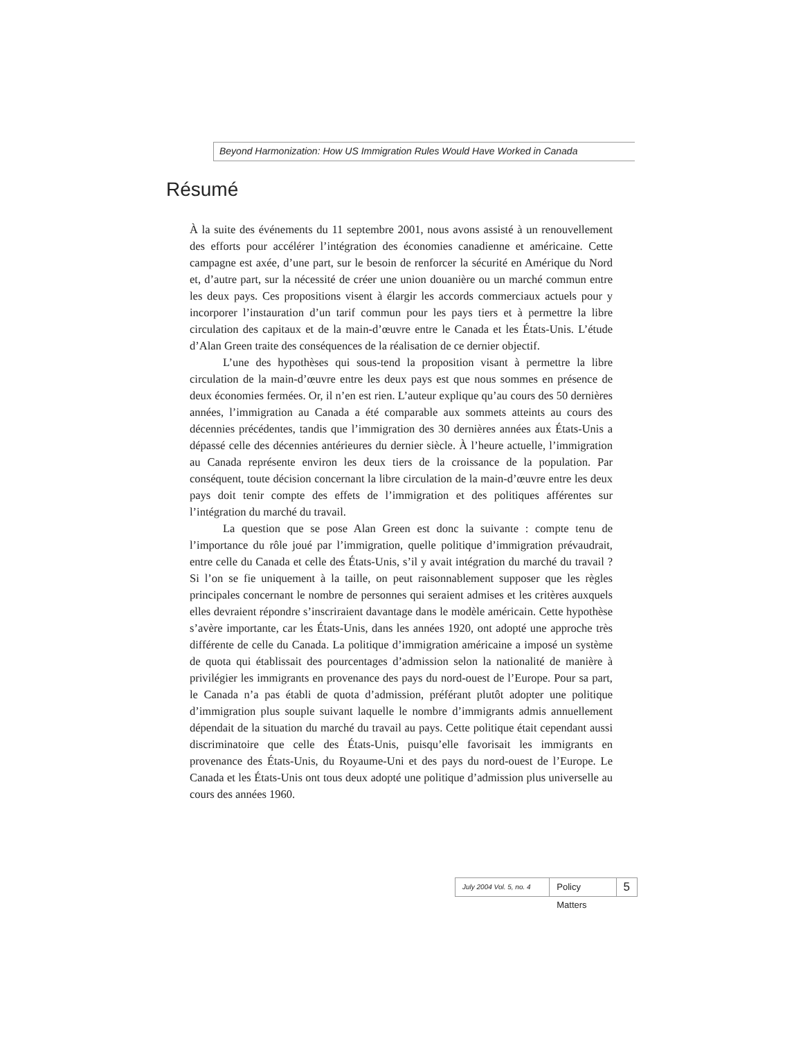Beyond Harmonization: How US Immigration Rules Would Have Worked in Canada
Résumé
À la suite des événements du 11 septembre 2001, nous avons assisté à un renouvellement des efforts pour accélérer l’intégration des économies canadienne et américaine. Cette campagne est axée, d’une part, sur le besoin de renforcer la sécurité en Amérique du Nord et, d’autre part, sur la nécessité de créer une union douanière ou un marché commun entre les deux pays. Ces propositions visent à élargir les accords commerciaux actuels pour y incorporer l’instauration d’un tarif commun pour les pays tiers et à permettre la libre circulation des capitaux et de la main-d’œuvre entre le Canada et les États-Unis. L’étude d’Alan Green traite des conséquences de la réalisation de ce dernier objectif.
L’une des hypothèses qui sous-tend la proposition visant à permettre la libre circulation de la main-d’œuvre entre les deux pays est que nous sommes en présence de deux économies fermées. Or, il n’en est rien. L’auteur explique qu’au cours des 50 dernières années, l’immigration au Canada a été comparable aux sommets atteints au cours des décennies précédentes, tandis que l’immigration des 30 dernières années aux États-Unis a dépassé celle des décennies antérieures du dernier siècle. À l’heure actuelle, l’immigration au Canada représente environ les deux tiers de la croissance de la population. Par conséquent, toute décision concernant la libre circulation de la main-d’œuvre entre les deux pays doit tenir compte des effets de l’immigration et des politiques afférentes sur l’intégration du marché du travail.
La question que se pose Alan Green est donc la suivante : compte tenu de l’importance du rôle joué par l’immigration, quelle politique d’immigration prévaudrait, entre celle du Canada et celle des États-Unis, s’il y avait intégration du marché du travail ? Si l’on se fie uniquement à la taille, on peut raisonnablement supposer que les règles principales concernant le nombre de personnes qui seraient admises et les critères auxquels elles devraient répondre s’inscriraient davantage dans le modèle américain. Cette hypothèse s’avère importante, car les États-Unis, dans les années 1920, ont adopté une approche très différente de celle du Canada. La politique d’immigration américaine a imposé un système de quota qui établissait des pourcentages d’admission selon la nationalité de manière à privilégier les immigrants en provenance des pays du nord-ouest de l’Europe. Pour sa part, le Canada n’a pas établi de quota d’admission, préférant plutôt adopter une politique d’immigration plus souple suivant laquelle le nombre d’immigrants admis annuellement dépendait de la situation du marché du travail au pays. Cette politique était cependant aussi discriminatoire que celle des États-Unis, puisqu’elle favorisait les immigrants en provenance des États-Unis, du Royaume-Uni et des pays du nord-ouest de l’Europe. Le Canada et les États-Unis ont tous deux adopté une politique d’admission plus universelle au cours des années 1960.
July 2004 Vol. 5, no. 4 Policy Matters 5